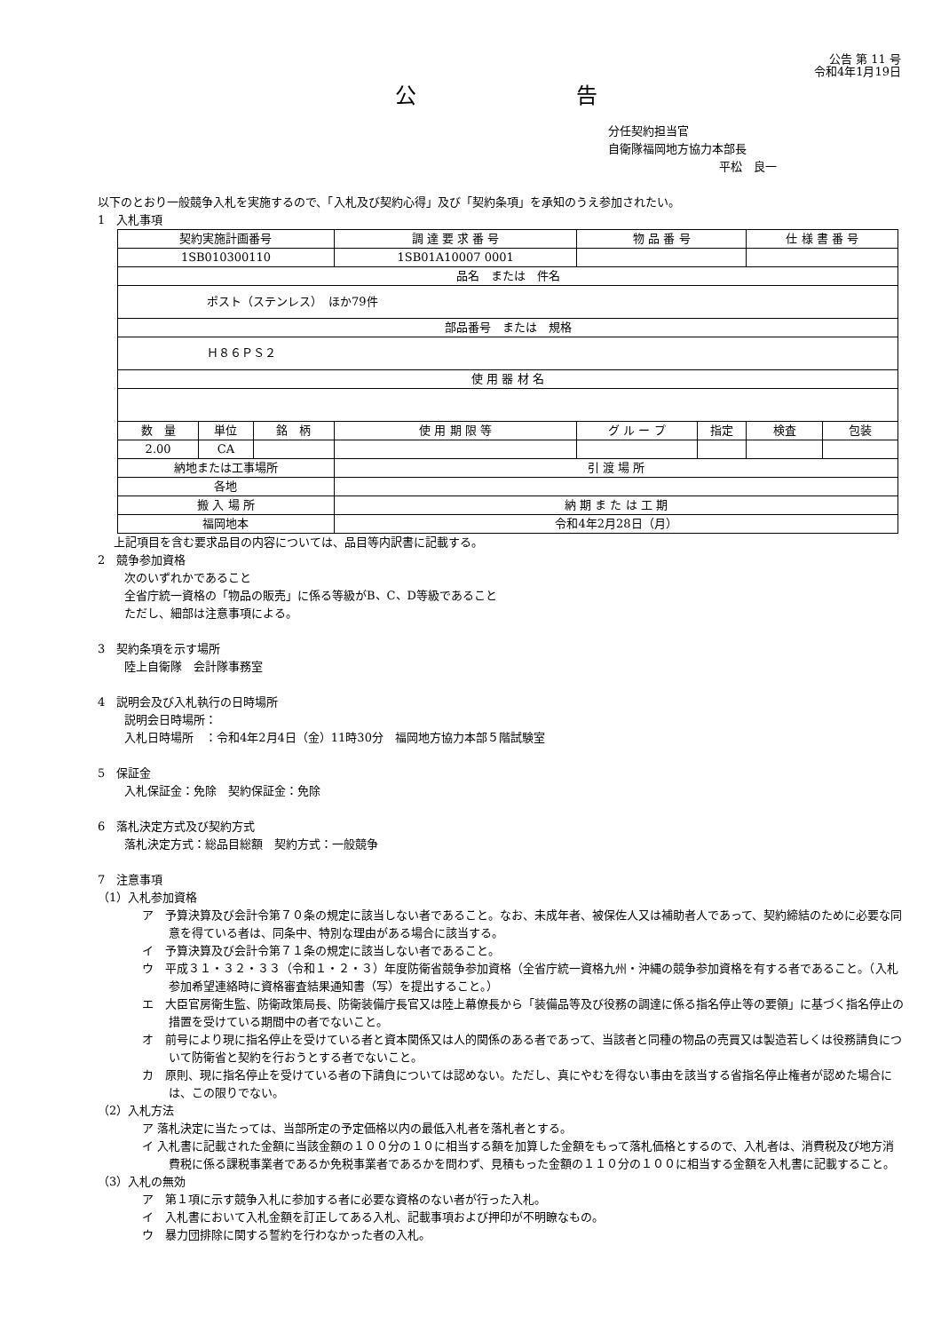公告 第 11 号
令和4年1月19日
公告
分任契約担当官
自衛隊福岡地方協力本部長
平松　良一
以下のとおり一般競争入札を実施するので、「入札及び契約心得」及び「契約条項」を承知のうえ参加されたい。
1　入札事項
| 契約実施計画番号 | | | 調 達 要 求 番 号 | 物 品 番 号 | | 仕 様 書 番 号 | |
| 1SB010300110 | | | 1SB01A10007 0001 | | | | |
| 品名 または 件名 | | | | | | | |
| ポスト（ステンレス） ほか79件 | | | | | | | |
| 部品番号 または 規格 | | | | | | | |
| Ｈ８６ＰＳ２ | | | | | | | |
| 使 用 器 材 名 | | | | | | | |
| 数 量 | 単位 | 銘 柄 | 使 用 期 限 等 | グ ル ー プ | 指定 | 検査 | 包装 |
| 2.00 | CA | | | | | | |
| 納地または工事場所 | | | 引 渡 場 所 | | | | |
| 各地 | | | | | | | |
| 搬 入 場 所 | | | 納 期 ま た は 工 期 | | | | |
| 福岡地本 | | | 令和4年2月28日（月） | | | | |
上記項目を含む要求品目の内容については、品目等内訳書に記載する。
2　競争参加資格
次のいずれかであること
全省庁統一資格の「物品の販売」に係る等級がB、C、D等級であること
ただし、細部は注意事項による。
3　契約条項を示す場所
陸上自衛隊　会計隊事務室
4　説明会及び入札執行の日時場所
説明会日時場所：
入札日時場所　：令和4年2月4日（金）11時30分　福岡地方協力本部５階試験室
5　保証金
入札保証金：免除　契約保証金：免除
6　落札決定方式及び契約方式
落札決定方式：総品目総額　契約方式：一般競争
7　注意事項
（1）入札参加資格
ア　予算決算及び会計令第７０条の規定に該当しない者であること。なお、未成年者、被保佐人又は補助者人であって、契約締結のために必要な同意を得ている者は、同条中、特別な理由がある場合に該当する。
イ　予算決算及び会計令第７１条の規定に該当しない者であること。
ウ　平成３１・３２・３３（令和１・２・３）年度防衛省競争参加資格（全省庁統一資格九州・沖縄の競争参加資格を有する者であること。（入札参加希望連絡時に資格審査結果通知書（写）を提出すること。）
エ　大臣官房衛生監、防衛政策局長、防衛装備庁長官又は陸上幕僚長から「装備品等及び役務の調達に係る指名停止等の要領」に基づく指名停止の措置を受けている期間中の者でないこと。
オ　前号により現に指名停止を受けている者と資本関係又は人的関係のある者であって、当該者と同種の物品の売買又は製造若しくは役務請負について防衛省と契約を行おうとする者でないこと。
カ　原則、現に指名停止を受けている者の下請負については認めない。ただし、真にやむを得ない事由を該当する省指名停止権者が認めた場合には、この限りでない。
（2）入札方法
ア 落札決定に当たっては、当部所定の予定価格以内の最低入札者を落札者とする。
イ 入札書に記載された金額に当該金額の１００分の１０に相当する額を加算した金額をもって落札価格とするので、入札者は、消費税及び地方消費税に係る課税事業者であるか免税事業者であるかを問わず、見積もった金額の１１０分の１００に相当する金額を入札書に記載すること。
（3）入札の無効
ア　第１項に示す競争入札に参加する者に必要な資格のない者が行った入札。
イ　入札書において入札金額を訂正してある入札、記載事項および押印が不明瞭なもの。
ウ　暴力団排除に関する誓約を行わなかった者の入札。